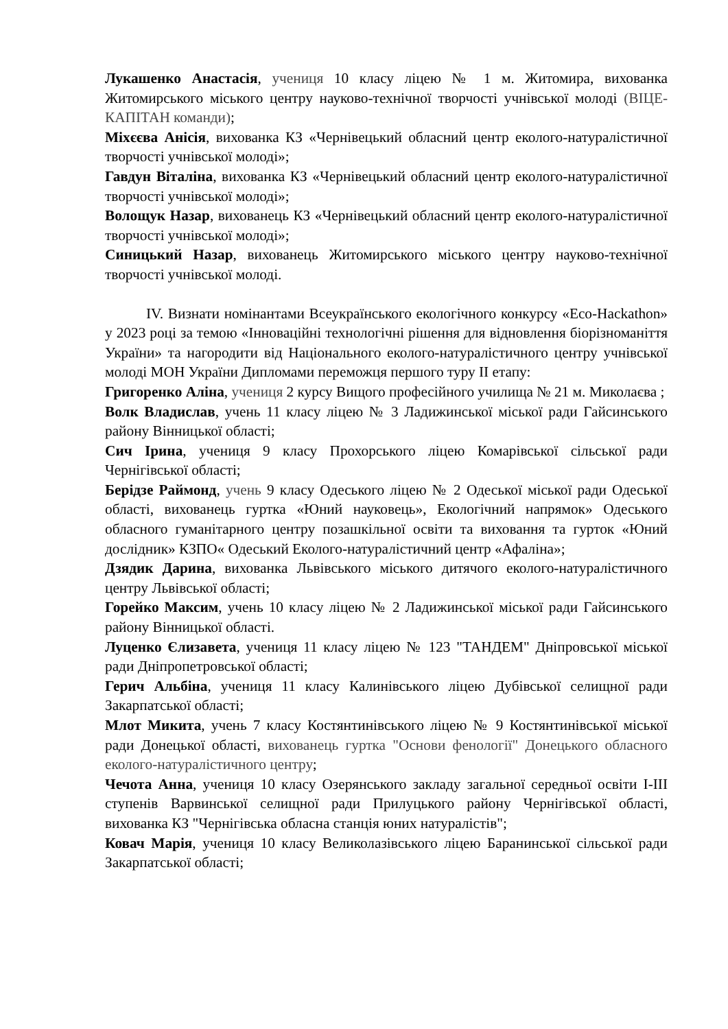Лукашенко Анастасія, учениця 10 класу ліцею № 1 м. Житомира, вихованка Житомирського міського центру науково-технічної творчості учнівської молоді (ВІЦЕ-КАПІТАН команди);
Міхєєва Анісія, вихованка КЗ «Чернівецький обласний центр еколого-натуралістичної творчості учнівської молоді»;
Гавдун Віталіна, вихованка КЗ «Чернівецький обласний центр еколого-натуралістичної творчості учнівської молоді»;
Волощук Назар, вихованець КЗ «Чернівецький обласний центр еколого-натуралістичної творчості учнівської молоді»;
Синицький Назар, вихованець Житомирського міського центру науково-технічної творчості учнівської молоді.
IV. Визнати номінантами Всеукраїнського екологічного конкурсу «Eco-Hackathon» у 2023 році за темою «Інноваційні технологічні рішення для відновлення біорізноманіття України» та нагородити від Національного еколого-натуралістичного центру учнівської молоді МОН України Дипломами переможця першого туру ІІ етапу:
Григоренко Аліна, учениця 2 курсу Вищого професійного училища № 21 м. Миколаєва ;
Волк Владислав, учень 11 класу ліцею № 3 Ладижинської міської ради Гайсинського району Вінницької області;
Сич Ірина, учениця 9 класу Прохорського ліцею Комарівської сільської ради Чернігівської області;
Берідзе Раймонд, учень 9 класу Одеського ліцею № 2 Одеської міської ради Одеської області, вихованець гуртка «Юний науковець», Екологічний напрямок» Одеського обласного гуманітарного центру позашкільної освіти та виховання та гурток «Юний дослідник» КЗПО« Одеський Еколого-натуралістичний центр «Афаліна»;
Дзядик Дарина, вихованка Львівського міського дитячого еколого-натуралістичного центру Львівської області;
Горейко Максим, учень 10 класу ліцею № 2 Ладижинської міської ради Гайсинського району Вінницької області.
Луценко Єлизавета, учениця 11 класу ліцею № 123 "ТАНДЕМ" Дніпровської міської ради Дніпропетровської області;
Герич Альбіна, учениця 11 класу Калинівського ліцею Дубівської селищної ради Закарпатської області;
Млот Микита, учень 7 класу Костянтинівського ліцею № 9 Костянтинівської міської ради Донецької області, вихованець гуртка "Основи фенології" Донецького обласного еколого-натуралістичного центру;
Чечота Анна, учениця 10 класу Озерянського закладу загальної середньої освіти І-ІІІ ступенів Варвинської селищної ради Прилуцького району Чернігівської області, вихованка КЗ "Чернігівська обласна станція юних натуралістів";
Ковач Марія, учениця 10 класу Великолазівського ліцею Баранинської сільської ради Закарпатської області;